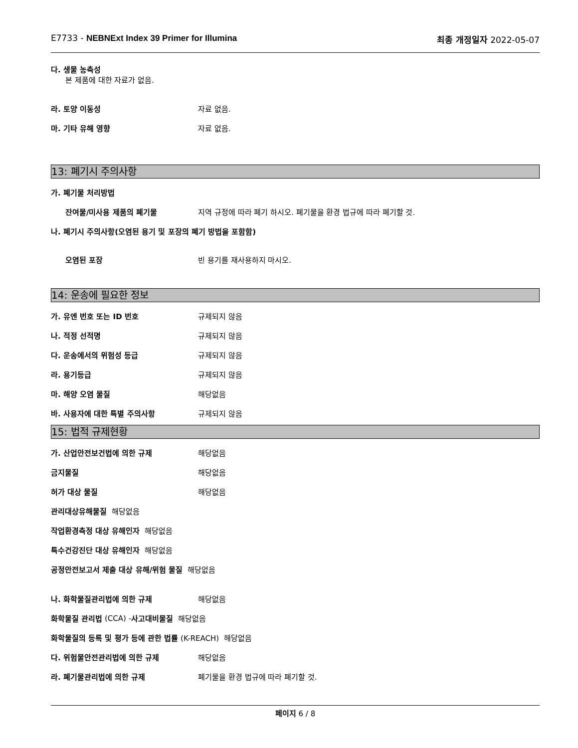E7733 - NEBNExt Index 39 Primer for Illumina 최종 개정일자 2022-05-07
다. 생물 농축성
본 제품에 대한 자료가 없음.
라. 토양 이동성 자료 없음.
마. 기타 유해 영향 자료 없음.
13: 폐기시 주의사항
가. 폐기물 처리방법
잔여물/미사용 제품의 폐기물 지역 규정에 따라 폐기 하시오. 폐기물을 환경 법규에 따라 폐기할 것.
나. 폐기시 주의사항(오염된 용기 및 포장의 폐기 방법을 포함함)
오염된 포장 빈 용기를 재사용하지 마시오.
14: 운송에 필요한 정보
가. 유엔 번호 또는 ID 번호 규제되지 않음
나. 적정 선적명 규제되지 않음
다. 운송에서의 위험성 등급 규제되지 않음
라. 용기등급 규제되지 않음
마. 해양 오염 물질 해당없음
바. 사용자에 대한 특별 주의사항 규제되지 않음
15: 법적 규제현황
가. 산업안전보건법에 의한 규제 해당없음
금지물질 해당없음
허가 대상 물질 해당없음
관리대상유해물질 해당없음
작업환경측정 대상 유해인자 해당없음
특수건강진단 대상 유해인자 해당없음
공정안전보고서 제출 대상 유해/위험 물질 해당없음
나. 화학물질관리법에 의한 규제 해당없음
화학물질 관리법 (CCA) - 사고대비물질 해당없음
화학물질의 등록 및 평가 등에 관한 법률 (K-REACH) 해당없음
다. 위험물안전관리법에 의한 규제 해당없음
라. 폐기물관리법에 의한 규제 폐기물을 환경 법규에 따라 폐기할 것.
페이지 6 / 8